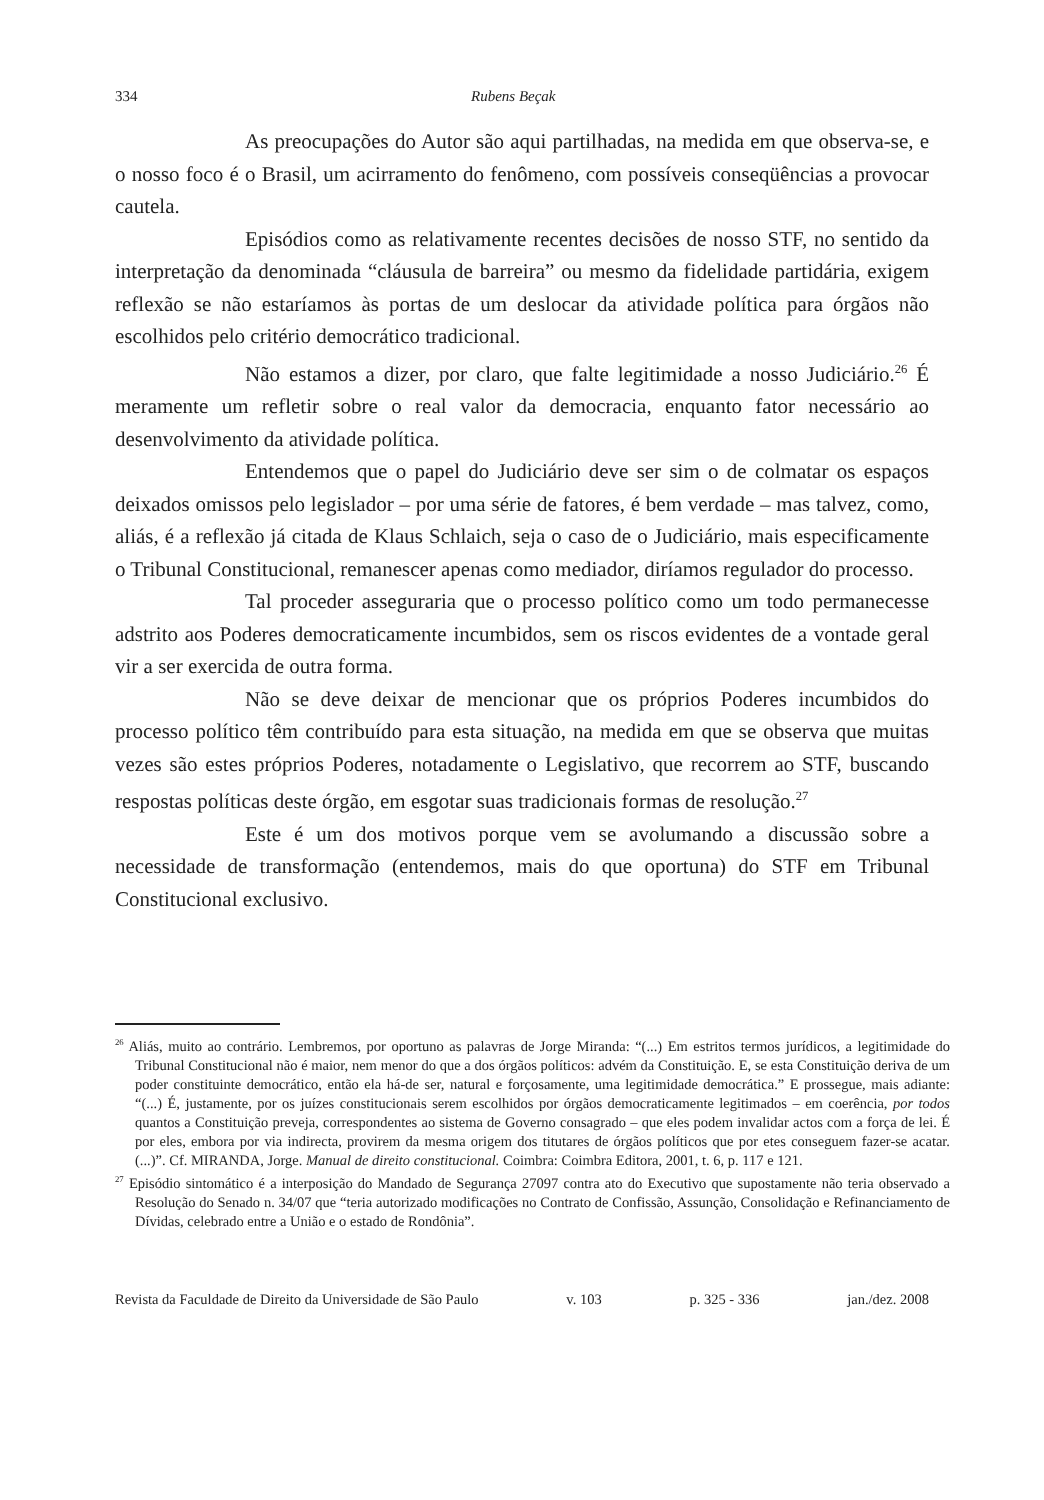334 Rubens Beçak
As preocupações do Autor são aqui partilhadas, na medida em que observa-se, e o nosso foco é o Brasil, um acirramento do fenômeno, com possíveis conseqüências a provocar cautela.
Episódios como as relativamente recentes decisões de nosso STF, no sentido da interpretação da denominada “cláusula de barreira” ou mesmo da fidelidade partidária, exigem reflexão se não estaríamos às portas de um deslocar da atividade política para órgãos não escolhidos pelo critério democrático tradicional.
Não estamos a dizer, por claro, que falte legitimidade a nosso Judiciário.<sup>26</sup> É meramente um refletir sobre o real valor da democracia, enquanto fator necessário ao desenvolvimento da atividade política.
Entendemos que o papel do Judiciário deve ser sim o de colmatar os espaços deixados omissos pelo legislador – por uma série de fatores, é bem verdade – mas talvez, como, aliás, é a reflexão já citada de Klaus Schlaich, seja o caso de o Judiciário, mais especificamente o Tribunal Constitucional, remanescer apenas como mediador, diríamos regulador do processo.
Tal proceder asseguraria que o processo político como um todo permanecesse adstrito aos Poderes democraticamente incumbidos, sem os riscos evidentes de a vontade geral vir a ser exercida de outra forma.
Não se deve deixar de mencionar que os próprios Poderes incumbidos do processo político têm contribuído para esta situação, na medida em que se observa que muitas vezes são estes próprios Poderes, notadamente o Legislativo, que recorrem ao STF, buscando respostas políticas deste órgão, em esgotar suas tradicionais formas de resolução.<sup>27</sup>
Este é um dos motivos porque vem se avolumando a discussão sobre a necessidade de transformação (entendemos, mais do que oportuna) do STF em Tribunal Constitucional exclusivo.
<sup>26</sup> Aliás, muito ao contrário. Lembremos, por oportuno as palavras de Jorge Miranda: “(...) Em estritos termos jurídicos, a legitimidade do Tribunal Constitucional não é maior, nem menor do que a dos órgãos políticos: advém da Constituição. E, se esta Constituição deriva de um poder constituinte democrático, então ela há-de ser, natural e forçosamente, uma legitimidade democrática.” E prossegue, mais adiante: “(...) É, justamente, por os juízes constitucionais serem escolhidos por órgãos democraticamente legitimados – em coerência, por todos quantos a Constituição preveja, correspondentes ao sistema de Governo consagrado – que eles podem invalidar actos com a força de lei. É por eles, embora por via indirecta, provirem da mesma origem dos titutares de órgãos políticos que por etes conseguem fazer-se acatar. (...)”. Cf. MIRANDA, Jorge. Manual de direito constitucional. Coimbra: Coimbra Editora, 2001, t. 6, p. 117 e 121.
<sup>27</sup> Episódio sintomático é a interposição do Mandado de Segurança 27097 contra ato do Executivo que supostamente não teria observado a Resolução do Senado n. 34/07 que “teria autorizado modificações no Contrato de Confissão, Assunção, Consolidação e Refinanciamento de Dívidas, celebrado entre a União e o estado de Rondônia”.
Revista da Faculdade de Direito da Universidade de São Paulo v. 103 p. 325 - 336 jan./dez. 2008